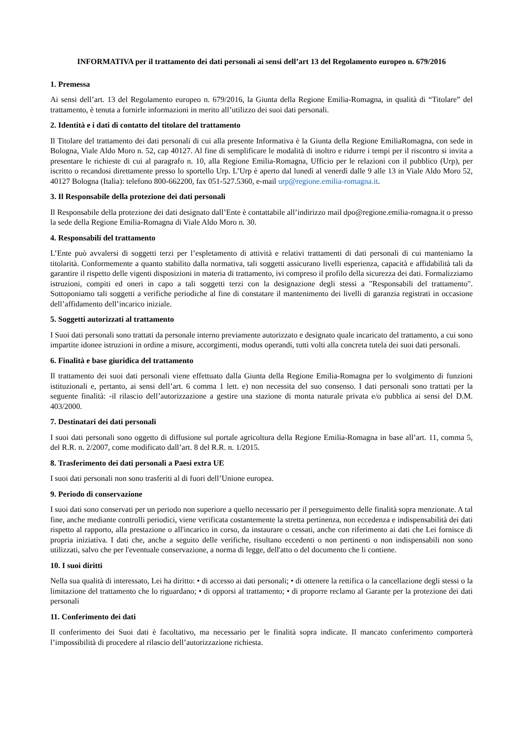INFORMATIVA per il trattamento dei dati personali ai sensi dell’art 13 del Regolamento europeo n. 679/2016
1. Premessa
Ai sensi dell’art. 13 del Regolamento europeo n. 679/2016, la Giunta della Regione Emilia-Romagna, in qualità di “Titolare” del trattamento, è tenuta a fornirle informazioni in merito all’utilizzo dei suoi dati personali.
2. Identità e i dati di contatto del titolare del trattamento
Il Titolare del trattamento dei dati personali di cui alla presente Informativa è la Giunta della Regione EmiliaRomagna, con sede in Bologna, Viale Aldo Moro n. 52, cap 40127. Al fine di semplificare le modalità di inoltro e ridurre i tempi per il riscontro si invita a presentare le richieste di cui al paragrafo n. 10, alla Regione Emilia-Romagna, Ufficio per le relazioni con il pubblico (Urp), per iscritto o recandosi direttamente presso lo sportello Urp. L’Urp è aperto dal lunedì al venerdì dalle 9 alle 13 in Viale Aldo Moro 52, 40127 Bologna (Italia): telefono 800-662200, fax 051-527.5360, e-mail urp@regione.emilia-romagna.it.
3. Il Responsabile della protezione dei dati personali
Il Responsabile della protezione dei dati designato dall’Ente è contattabile all’indirizzo mail dpo@regione.emilia-romagna.it o presso la sede della Regione Emilia-Romagna di Viale Aldo Moro n. 30.
4. Responsabili del trattamento
L’Ente può avvalersi di soggetti terzi per l’espletamento di attività e relativi trattamenti di dati personali di cui manteniamo la titolarità. Conformemente a quanto stabilito dalla normativa, tali soggetti assicurano livelli esperienza, capacità e affidabilità tali da garantire il rispetto delle vigenti disposizioni in materia di trattamento, ivi compreso il profilo della sicurezza dei dati. Formalizziamo istruzioni, compiti ed oneri in capo a tali soggetti terzi con la designazione degli stessi a "Responsabili del trattamento". Sottoponiamo tali soggetti a verifiche periodiche al fine di constatare il mantenimento dei livelli di garanzia registrati in occasione dell’affidamento dell’incarico iniziale.
5. Soggetti autorizzati al trattamento
I Suoi dati personali sono trattati da personale interno previamente autorizzato e designato quale incaricato del trattamento, a cui sono impartite idonee istruzioni in ordine a misure, accorgimenti, modus operandi, tutti volti alla concreta tutela dei suoi dati personali.
6. Finalità e base giuridica del trattamento
Il trattamento dei suoi dati personali viene effettuato dalla Giunta della Regione Emilia-Romagna per lo svolgimento di funzioni istituzionali e, pertanto, ai sensi dell’art. 6 comma 1 lett. e) non necessita del suo consenso. I dati personali sono trattati per la seguente finalità: -il rilascio dell’autorizzazione a gestire una stazione di monta naturale privata e/o pubblica ai sensi del D.M. 403/2000.
7. Destinatari dei dati personali
I suoi dati personali sono oggetto di diffusione sul portale agricoltura della Regione Emilia-Romagna in base all’art. 11, comma 5, del R.R. n. 2/2007, come modificato dall’art. 8 del R.R. n. 1/2015.
8. Trasferimento dei dati personali a Paesi extra UE
I suoi dati personali non sono trasferiti al di fuori dell’Unione europea.
9. Periodo di conservazione
I suoi dati sono conservati per un periodo non superiore a quello necessario per il perseguimento delle finalità sopra menzionate. A tal fine, anche mediante controlli periodici, viene verificata costantemente la stretta pertinenza, non eccedenza e indispensabilità dei dati rispetto al rapporto, alla prestazione o all'incarico in corso, da instaurare o cessati, anche con riferimento ai dati che Lei fornisce di propria iniziativa. I dati che, anche a seguito delle verifiche, risultano eccedenti o non pertinenti o non indispensabili non sono utilizzati, salvo che per l'eventuale conservazione, a norma di legge, dell'atto o del documento che li contiene.
10. I suoi diritti
Nella sua qualità di interessato, Lei ha diritto: • di accesso ai dati personali; • di ottenere la rettifica o la cancellazione degli stessi o la limitazione del trattamento che lo riguardano; • di opporsi al trattamento; • di proporre reclamo al Garante per la protezione dei dati personali
11. Conferimento dei dati
Il conferimento dei Suoi dati è facoltativo, ma necessario per le finalità sopra indicate. Il mancato conferimento comporterà l’impossibilità di procedere al rilascio dell’autorizzazione richiesta.